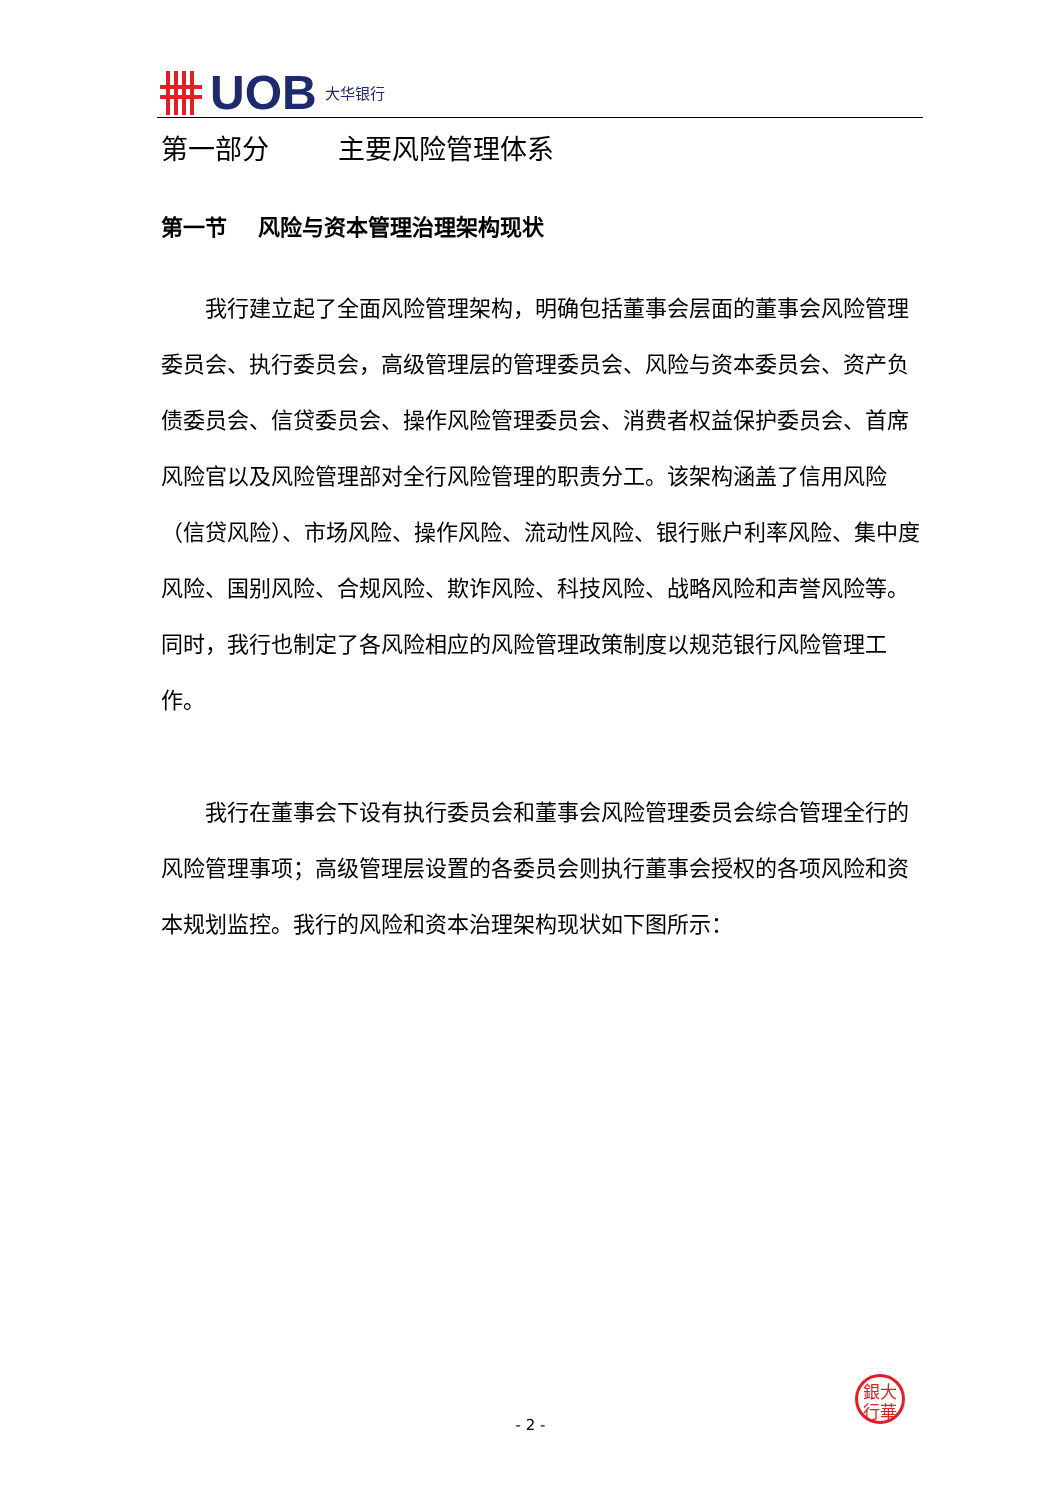UOB 大华银行
第一部分 主要风险管理体系
第一节 风险与资本管理治理架构现状
我行建立起了全面风险管理架构，明确包括董事会层面的董事会风险管理委员会、执行委员会，高级管理层的管理委员会、风险与资本委员会、资产负债委员会、信贷委员会、操作风险管理委员会、消费者权益保护委员会、首席风险官以及风险管理部对全行风险管理的职责分工。该架构涵盖了信用风险（信贷风险）、市场风险、操作风险、流动性风险、银行账户利率风险、集中度风险、国别风险、合规风险、欺诈风险、科技风险、战略风险和声誉风险等。同时，我行也制定了各风险相应的风险管理政策制度以规范银行风险管理工作。
我行在董事会下设有执行委员会和董事会风险管理委员会综合管理全行的风险管理事项；高级管理层设置的各委员会则执行董事会授权的各项风险和资本规划监控。我行的风险和资本治理架构现状如下图所示：
銀大
行華
- 2 -